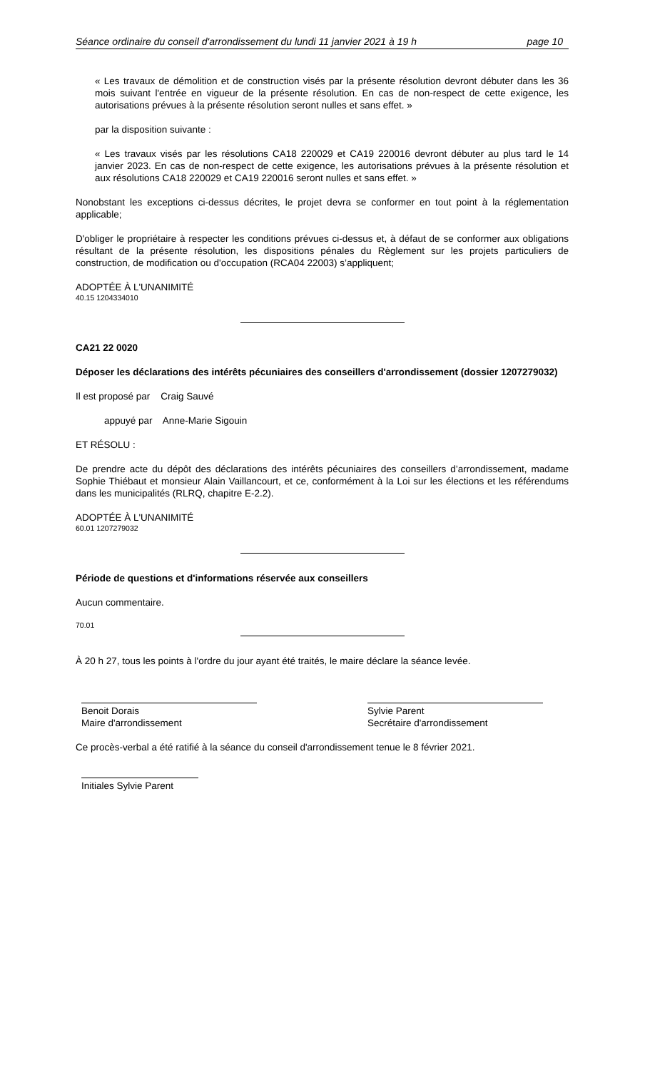Séance ordinaire du conseil d'arrondissement du lundi 11 janvier 2021 à 19 h page 10
« Les travaux de démolition et de construction visés par la présente résolution devront débuter dans les 36 mois suivant l'entrée en vigueur de la présente résolution. En cas de non-respect de cette exigence, les autorisations prévues à la présente résolution seront nulles et sans effet. »
par la disposition suivante :
« Les travaux visés par les résolutions CA18 220029 et CA19 220016 devront débuter au plus tard le 14 janvier 2023. En cas de non-respect de cette exigence, les autorisations prévues à la présente résolution et aux résolutions CA18 220029 et CA19 220016 seront nulles et sans effet. »
Nonobstant les exceptions ci-dessus décrites, le projet devra se conformer en tout point à la réglementation applicable;
D'obliger le propriétaire à respecter les conditions prévues ci-dessus et, à défaut de se conformer aux obligations résultant de la présente résolution, les dispositions pénales du Règlement sur les projets particuliers de construction, de modification ou d'occupation (RCA04 22003) s’appliquent;
ADOPTÉE À L'UNANIMITÉ
40.15 1204334010
CA21 22 0020
Déposer les déclarations des intérêts pécuniaires des conseillers d'arrondissement (dossier 1207279032)
Il est proposé par Craig Sauvé
appuyé par Anne-Marie Sigouin
ET RÉSOLU :
De prendre acte du dépôt des déclarations des intérêts pécuniaires des conseillers d’arrondissement, madame Sophie Thiébaut et monsieur Alain Vaillancourt, et ce, conformément à la Loi sur les élections et les référendums dans les municipalités (RLRQ, chapitre E-2.2).
ADOPTÉE À L'UNANIMITÉ
60.01 1207279032
Période de questions et d'informations réservée aux conseillers
Aucun commentaire.
70.01
À 20 h 27, tous les points à l'ordre du jour ayant été traités, le maire déclare la séance levée.
Benoit Dorais
Maire d'arrondissement
Sylvie Parent
Secrétaire d'arrondissement
Ce procès-verbal a été ratifié à la séance du conseil d'arrondissement tenue le 8 février 2021.
Initiales Sylvie Parent